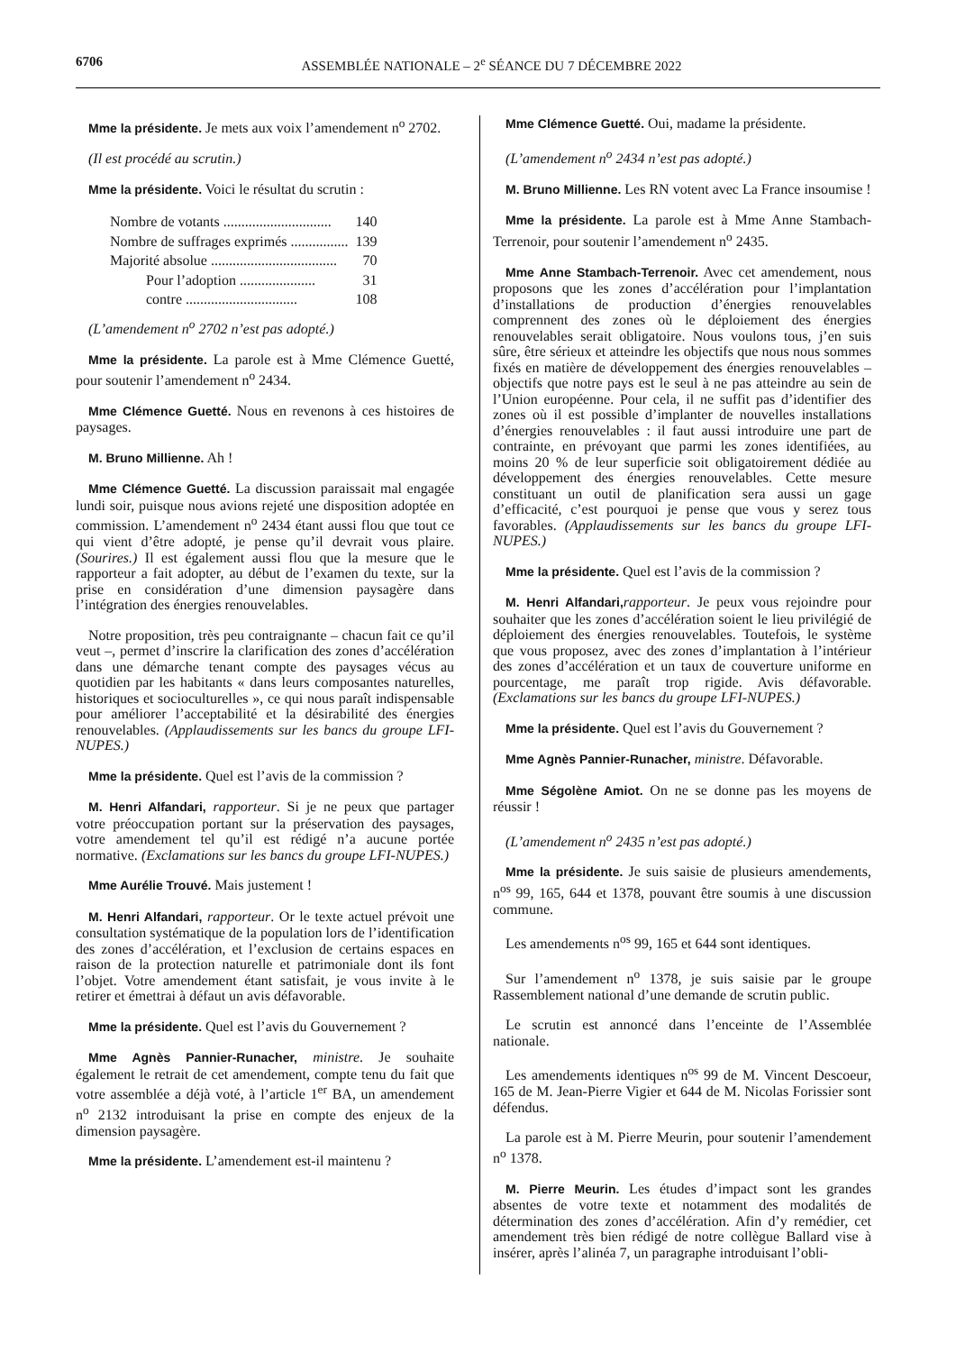6706 ASSEMBLÉE NATIONALE – 2<sup>e</sup> SÉANCE DU 7 DÉCEMBRE 2022
Mme la présidente. Je mets aux voix l’amendement n<sup>o</sup> 2702.
(Il est procédé au scrutin.)
Mme la présidente. Voici le résultat du scrutin :
| Nombre de votants .............................. | 140 |
| Nombre de suffrages exprimés ................ | 139 |
| Majorité absolue ................................... | 70 |
| Pour l’adoption ..................... | 31 |
| contre ............................... | 108 |
(L’amendement n<sup>o</sup> 2702 n’est pas adopté.)
Mme la présidente. La parole est à Mme Clémence Guetté, pour soutenir l’amendement n<sup>o</sup> 2434.
Mme Clémence Guetté. Nous en revenons à ces histoires de paysages.
M. Bruno Millienne. Ah !
Mme Clémence Guetté. La discussion paraissait mal engagée lundi soir, puisque nous avions rejeté une disposition adoptée en commission. L’amendement n<sup>o</sup> 2434 étant aussi flou que tout ce qui vient d’être adopté, je pense qu’il devrait vous plaire. (Sourires.) Il est également aussi flou que la mesure que le rapporteur a fait adopter, au début de l’examen du texte, sur la prise en considération d’une dimension paysagère dans l’intégration des énergies renouvelables.
Notre proposition, très peu contraignante – chacun fait ce qu’il veut –, permet d’inscrire la clarification des zones d’accélération dans une démarche tenant compte des paysages vécus au quotidien par les habitants « dans leurs composantes naturelles, historiques et socioculturelles », ce qui nous paraît indispensable pour améliorer l’acceptabilité et la désirabilité des énergies renouvelables. (Applaudissements sur les bancs du groupe LFI-NUPES.)
Mme la présidente. Quel est l’avis de la commission ?
M. Henri Alfandari, rapporteur. Si je ne peux que partager votre préoccupation portant sur la préservation des paysages, votre amendement tel qu’il est rédigé n’a aucune portée normative. (Exclamations sur les bancs du groupe LFI-NUPES.)
Mme Aurélie Trouvé. Mais justement !
M. Henri Alfandari, rapporteur. Or le texte actuel prévoit une consultation systématique de la population lors de l’identification des zones d’accélération, et l’exclusion de certains espaces en raison de la protection naturelle et patrimoniale dont ils font l’objet. Votre amendement étant satisfait, je vous invite à le retirer et émettrai à défaut un avis défavorable.
Mme la présidente. Quel est l’avis du Gouvernement ?
Mme Agnès Pannier-Runacher, ministre. Je souhaite également le retrait de cet amendement, compte tenu du fait que votre assemblée a déjà voté, à l’article 1<sup>er</sup> BA, un amendement n<sup>o</sup> 2132 introduisant la prise en compte des enjeux de la dimension paysagère.
Mme la présidente. L’amendement est-il maintenu ?
Mme Clémence Guetté. Oui, madame la présidente.
(L’amendement n<sup>o</sup> 2434 n’est pas adopté.)
M. Bruno Millienne. Les RN votent avec La France insoumise !
Mme la présidente. La parole est à Mme Anne Stambach-Terrenoir, pour soutenir l’amendement n<sup>o</sup> 2435.
Mme Anne Stambach-Terrenoir. Avec cet amendement, nous proposons que les zones d’accélération pour l’implantation d’installations de production d’énergies renouvelables comprennent des zones où le déploiement des énergies renouvelables serait obligatoire. Nous voulons tous, j’en suis sûre, être sérieux et atteindre les objectifs que nous nous sommes fixés en matière de développement des énergies renouvelables – objectifs que notre pays est le seul à ne pas atteindre au sein de l’Union européenne. Pour cela, il ne suffit pas d’identifier des zones où il est possible d’implanter de nouvelles installations d’énergies renouvelables : il faut aussi introduire une part de contrainte, en prévoyant que parmi les zones identifiées, au moins 20 % de leur superficie soit obligatoirement dédiée au développement des énergies renouvelables. Cette mesure constituant un outil de planification sera aussi un gage d’efficacité, c’est pourquoi je pense que vous y serez tous favorables. (Applaudissements sur les bancs du groupe LFI-NUPES.)
Mme la présidente. Quel est l’avis de la commission ?
M. Henri Alfandari, rapporteur. Je peux vous rejoindre pour souhaiter que les zones d’accélération soient le lieu privilégié de déploiement des énergies renouvelables. Toutefois, le système que vous proposez, avec des zones d’implantation à l’intérieur des zones d’accélération et un taux de couverture uniforme en pourcentage, me paraît trop rigide. Avis défavorable. (Exclamations sur les bancs du groupe LFI-NUPES.)
Mme la présidente. Quel est l’avis du Gouvernement ?
Mme Agnès Pannier-Runacher, ministre. Défavorable.
Mme Ségolène Amiot. On ne se donne pas les moyens de réussir !
(L’amendement n<sup>o</sup> 2435 n’est pas adopté.)
Mme la présidente. Je suis saisie de plusieurs amendements, n<sup>os</sup> 99, 165, 644 et 1378, pouvant être soumis à une discussion commune.
Les amendements n<sup>os</sup> 99, 165 et 644 sont identiques.
Sur l’amendement n<sup>o</sup> 1378, je suis saisie par le groupe Rassemblement national d’une demande de scrutin public.
Le scrutin est annoncé dans l’enceinte de l’Assemblée nationale.
Les amendements identiques n<sup>os</sup> 99 de M. Vincent Descoeur, 165 de M. Jean-Pierre Vigier et 644 de M. Nicolas Forissier sont défendus.
La parole est à M. Pierre Meurin, pour soutenir l’amendement n<sup>o</sup> 1378.
M. Pierre Meurin. Les études d’impact sont les grandes absentes de votre texte et notamment des modalités de détermination des zones d’accélération. Afin d’y remédier, cet amendement très bien rédigé de notre collègue Ballard vise à insérer, après l’alinéa 7, un paragraphe introduisant l’obli-